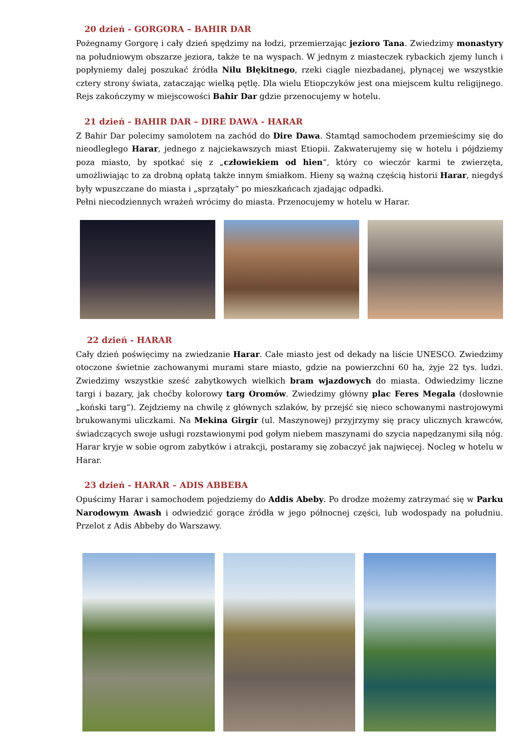20 dzień - GORGORA – BAHIR DAR
Pożegnamy Gorgorę i cały dzień spędzimy na łodzi, przemierzając jezioro Tana. Zwiedzimy monastyry na południowym obszarze jeziora, także te na wyspach. W jednym z miasteczek rybackich zjemy lunch i popłyniemy dalej poszukać źródła Nilu Błękitnego, rzeki ciągle niezbadanej, płynącej we wszystkie cztery strony świata, zataczając wielką pętlę. Dla wielu Etiopczyków jest ona miejscem kultu religijnego. Rejs zakończymy w miejscowości Bahir Dar gdzie przenocujemy w hotelu.
21 dzień - BAHIR DAR – DIRE DAWA - HARAR
Z Bahir Dar polecimy samolotem na zachód do Dire Dawa. Stamtąd samochodem przemieścimy się do nieodległego Harar, jednego z najciekawszych miast Etiopii. Zakwaterujemy się w hotelu i pójdziemy poza miasto, by spotkać się z „człowiekiem od hien“, który co wieczór karmi te zwierzęta, umożliwiając to za drobną opłatą także innym śmiałkom. Hieny są ważną częścią historii Harar, niegdyś były wpuszczane do miasta i „sprzątały“ po mieszkańcach zjadając odpadki.
Pełni niecodziennych wrażeń wrócimy do miasta. Przenocujemy w hotelu w Harar.
22 dzień - HARAR
Cały dzień poświęcimy na zwiedzanie Harar. Całe miasto jest od dekady na liście UNESCO. Zwiedzimy otoczone świetnie zachowanymi murami stare miasto, gdzie na powierzchni 60 ha, żyje 22 tys. ludzi. Zwiedzimy wszystkie sześć zabytkowych wielkich bram wjazdowych do miasta. Odwiedzimy liczne targi i bazary, jak choćby kolorowy targ Oromów. Zwiedzimy główny plac Feres Megala (dosłownie „koński targ“). Zejdziemy na chwilę z głównych szlaków, by przejść się nieco schowanymi nastrojowymi brukowanymi uliczkami. Na Mekina Girgir (ul. Maszynowej) przyjrzymy się pracy ulicznych krawców, świadczących swoje usługi rozstawionymi pod gołym niebem maszynami do szycia napędzanymi siłą nóg. Harar kryje w sobie ogrom zabytków i atrakcji, postaramy się zobaczyć jak najwięcej. Nocleg w hotelu w Harar.
23 dzień - HARAR – ADIS ABBEBA
Opuścimy Harar i samochodem pojedziemy do Addis Abeby. Po drodze możemy zatrzymać się w Parku Narodowym Awash i odwiedzić gorące źródła w jego północnej części, lub wodospady na południu. Przelot z Adis Abbeby do Warszawy.